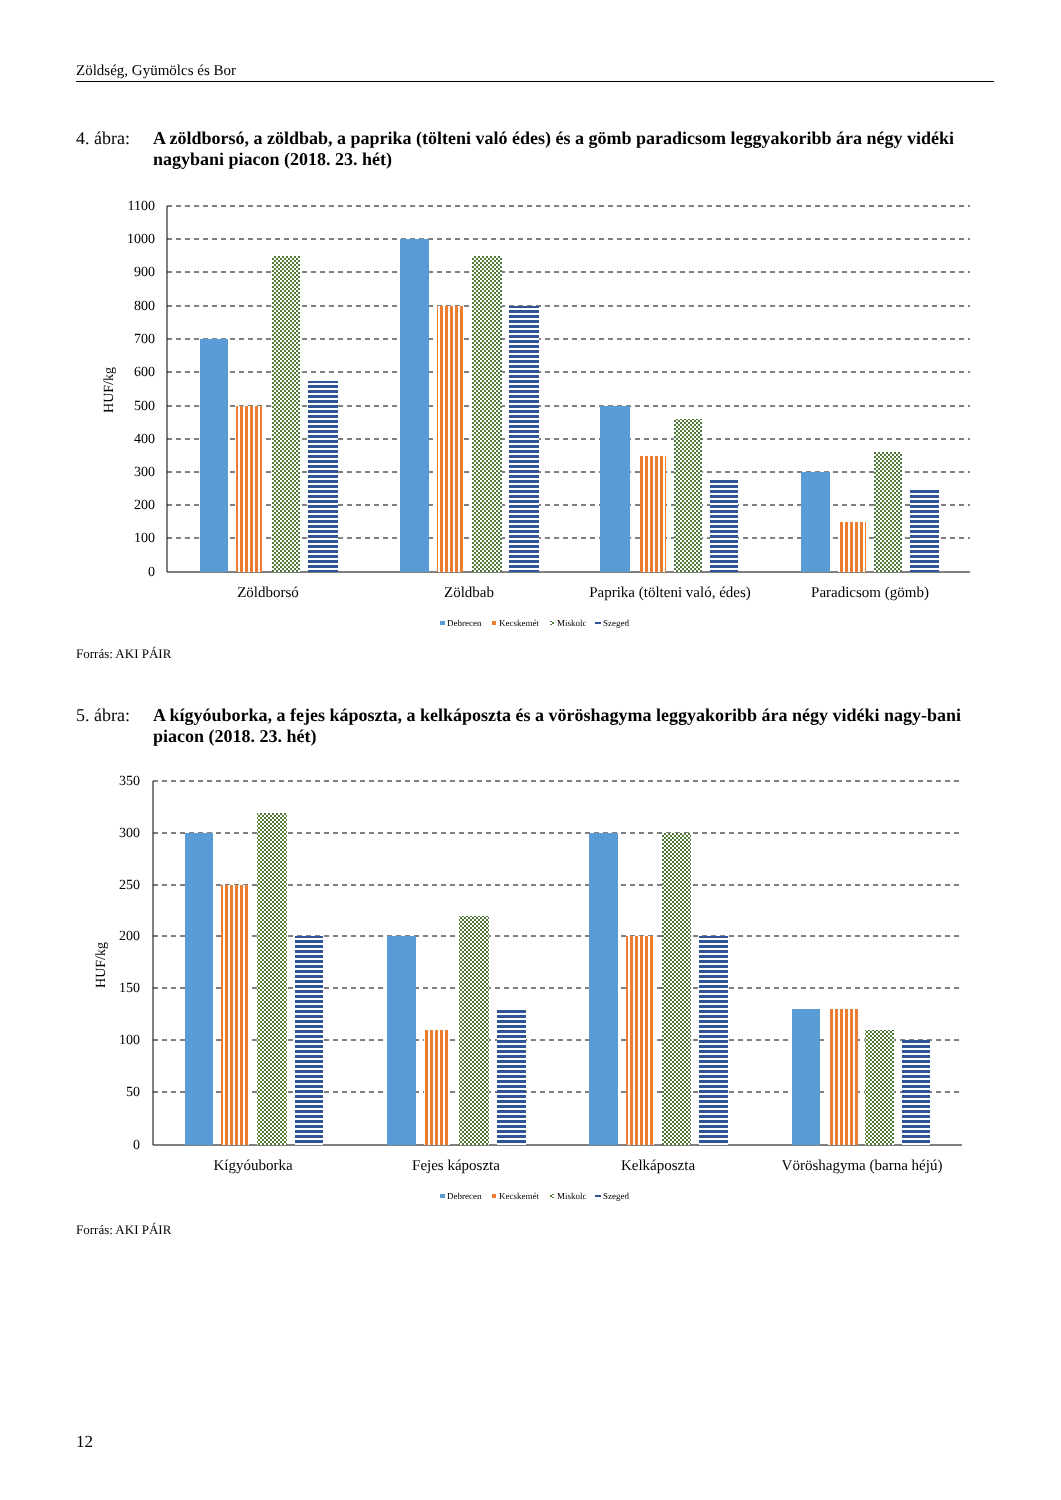Zöldség, Gyümölcs és Bor
4. ábra: A zöldborsó, a zöldbab, a paprika (tölteni való édes) és a gömb paradicsom leggyakoribb ára négy vidéki nagybani piacon (2018. 23. hét)
1100
1000
900
800
700
600
500
400
300
200
100
0
HUF/kg
Zöldborsó
Zöldbab
Paprika (tölteni való, édes)
Paradicsom (gömb)
Debrecen
Kecskemét
Miskolc
Szeged
Forrás: AKI PÁIR
5. ábra: A kígyóuborka, a fejes káposzta, a kelkáposzta és a vöröshagyma leggyakoribb ára négy vidéki nagy-bani piacon (2018. 23. hét)
350
300
250
200
150
100
50
0
HUF/kg
Kígyóuborka
Fejes káposzta
Kelkáposzta
Vöröshagyma (barna héjú)
Debrecen
Kecskemét
Miskolc
Szeged
Forrás: AKI PÁIR
12